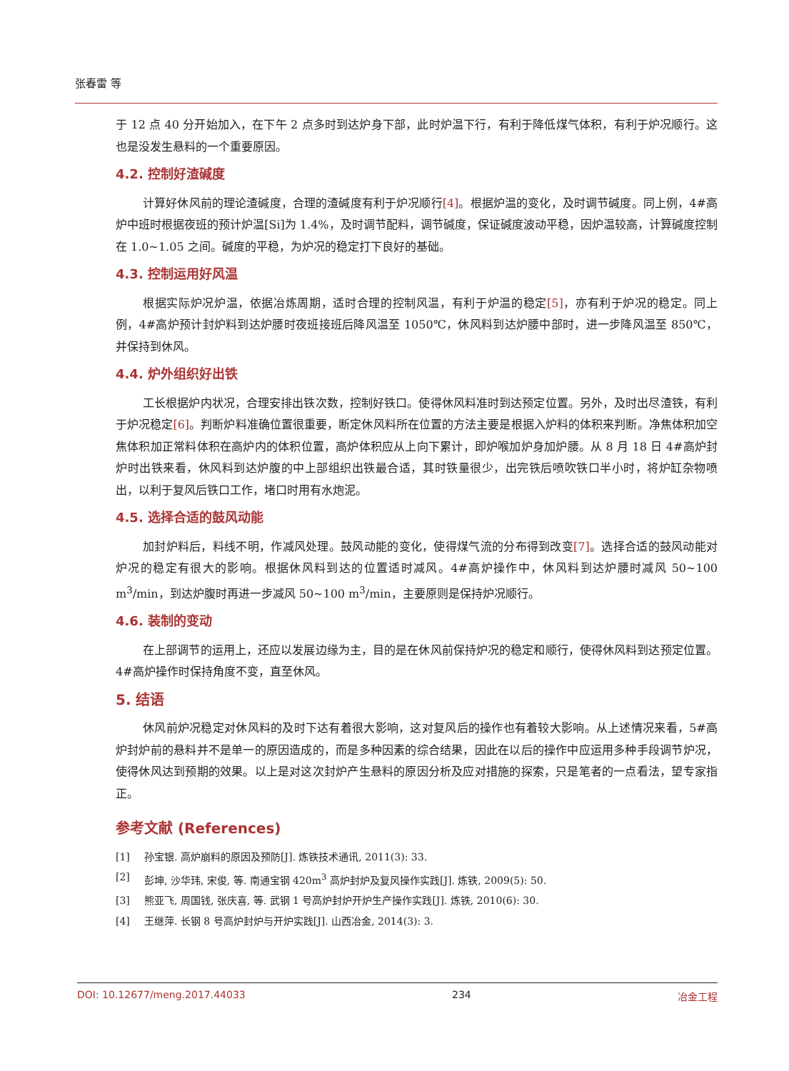张春雷 等
于 12 点 40 分开始加入，在下午 2 点多时到达炉身下部，此时炉温下行，有利于降低煤气体积，有利于炉况顺行。这也是没发生悬料的一个重要原因。
4.2. 控制好渣碱度
计算好休风前的理论渣碱度，合理的渣碱度有利于炉况顺行[4]。根据炉温的变化，及时调节碱度。同上例，4#高炉中班时根据夜班的预计炉温[Si]为 1.4%，及时调节配料，调节碱度，保证碱度波动平稳，因炉温较高，计算碱度控制在 1.0~1.05 之间。碱度的平稳，为炉况的稳定打下良好的基础。
4.3. 控制运用好风温
根据实际炉况炉温，依据冶炼周期，适时合理的控制风温，有利于炉温的稳定[5]，亦有利于炉况的稳定。同上例，4#高炉预计封炉料到达炉腰时夜班接班后降风温至 1050℃，休风料到达炉腰中部时，进一步降风温至 850℃，并保持到休风。
4.4. 炉外组织好出铁
工长根据炉内状况，合理安排出铁次数，控制好铁口。使得休风料准时到达预定位置。另外，及时出尽渣铁，有利于炉况稳定[6]。判断炉料准确位置很重要，断定休风料所在位置的方法主要是根据入炉料的体积来判断。净焦体积加空焦体积加正常料体积在高炉内的体积位置，高炉体积应从上向下累计，即炉喉加炉身加炉腰。从 8 月 18 日 4#高炉封炉时出铁来看，休风料到达炉腹的中上部组织出铁最合适，其时铁量很少，出完铁后喷吹铁口半小时，将炉缸杂物喷出，以利于复风后铁口工作，堵口时用有水炮泥。
4.5. 选择合适的鼓风动能
加封炉料后，料线不明，作减风处理。鼓风动能的变化，使得煤气流的分布得到改变[7]。选择合适的鼓风动能对炉况的稳定有很大的影响。根据休风料到达的位置适时减风。4#高炉操作中，休风料到达炉腰时减风 50~100 m<sup>3</sup>/min，到达炉腹时再进一步减风 50~100 m<sup>3</sup>/min，主要原则是保持炉况顺行。
4.6. 装制的变动
在上部调节的运用上，还应以发展边缘为主，目的是在休风前保持炉况的稳定和顺行，使得休风料到达预定位置。4#高炉操作时保持角度不变，直至休风。
5. 结语
休风前炉况稳定对休风料的及时下达有着很大影响，这对复风后的操作也有着较大影响。从上述情况来看，5#高炉封炉前的悬料并不是单一的原因造成的，而是多种因素的综合结果，因此在以后的操作中应运用多种手段调节炉况，使得休风达到预期的效果。以上是对这次封炉产生悬料的原因分析及应对措施的探索，只是笔者的一点看法，望专家指正。
参考文献 (References)
[1] 孙宝银. 高炉崩料的原因及预防[J]. 炼铁技术通讯, 2011(3): 33.
[2] 彭坤, 沙华玮, 宋俊, 等. 南通宝钢 420m<sup>3</sup> 高炉封炉及复风操作实践[J]. 炼铁, 2009(5): 50.
[3] 熊亚飞, 周国钱, 张庆喜, 等. 武钢 1 号高炉封炉开炉生产操作实践[J]. 炼铁, 2010(6): 30.
[4] 王继萍. 长钢 8 号高炉封炉与开炉实践[J]. 山西冶金, 2014(3): 3.
DOI: 10.12677/meng.2017.44033 234 冶金工程